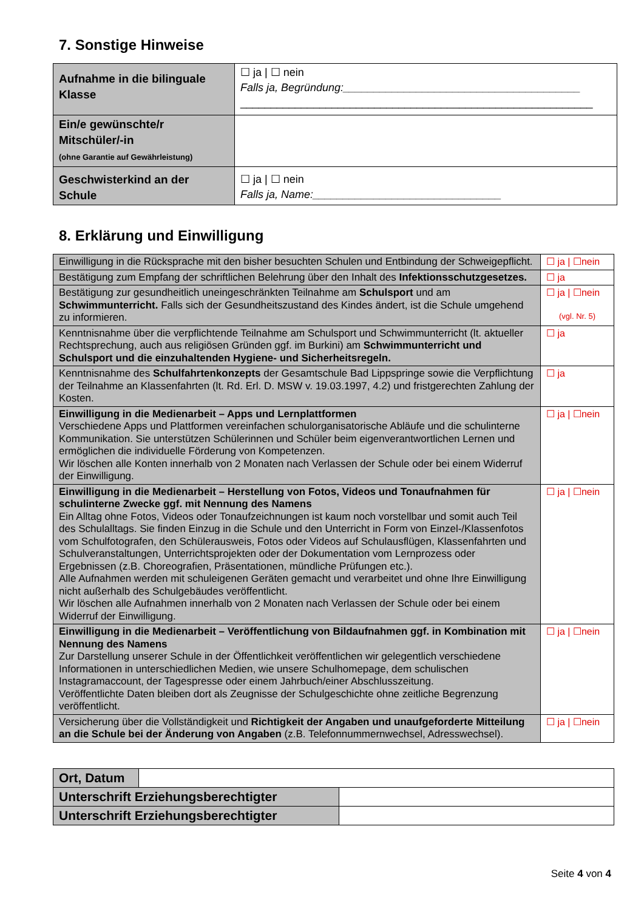7. Sonstige Hinweise
| Aufnahme in die bilinguale Klasse | ☐ ja / ☐ nein Falls ja, Begründung:_______________________________________ __________________________________________________________ |
| Ein/e gewünschte/r Mitschüler/-in (ohne Garantie auf Gewährleistung) | |
| Geschwisterkind an der Schule | ☐ ja / ☐ nein Falls ja, Name:_______________________________ |
8. Erklärung und Einwilligung
| Einwilligung in die Rücksprache mit den bisher besuchten Schulen und Entbindung der Schweigepflicht. | ☐ ja / ☐nein |
| Bestätigung zum Empfang der schriftlichen Belehrung über den Inhalt des Infektionsschutzgesetzes. | ☐ ja |
| Bestätigung zur gesundheitlich uneingeschränkten Teilnahme am Schulsport und am Schwimmunterricht. Falls sich der Gesundheitszustand des Kindes ändert, ist die Schule umgehend zu informieren. | ☐ ja / ☐nein (vgl. Nr. 5) |
| Kenntnisnahme über die verpflichtende Teilnahme am Schulsport und Schwimmunterricht (lt. aktueller Rechtsprechung, auch aus religiösen Gründen ggf. im Burkini) am Schwimmunterricht und Schulsport und die einzuhaltenden Hygiene- und Sicherheitsregeln. | ☐ ja |
| Kenntnisnahme des Schulfahrtenkonzepts der Gesamtschule Bad Lippspringe sowie die Verpflichtung der Teilnahme an Klassenfahrten (lt. Rd. Erl. D. MSW v. 19.03.1997, 4.2) und fristgerechten Zahlung der Kosten. | ☐ ja |
| Einwilligung in die Medienarbeit – Apps und Lernplattformen Verschiedene Apps und Plattformen vereinfachen schulorganisatorische Abläufe und die schulinterne Kommunikation. Sie unterstützen Schülerinnen und Schüler beim eigenverantwortlichen Lernen und ermöglichen die individuelle Förderung von Kompetenzen. Wir löschen alle Konten innerhalb von 2 Monaten nach Verlassen der Schule oder bei einem Widerruf der Einwilligung. | ☐ ja / ☐nein |
| Einwilligung in die Medienarbeit – Herstellung von Fotos, Videos und Tonaufnahmen für schulinterne Zwecke ggf. mit Nennung des Namens Ein Alltag ohne Fotos, Videos oder Tonaufzeichnungen ist kaum noch vorstellbar und somit auch Teil des Schulalltags. Sie finden Einzug in die Schule und den Unterricht in Form von Einzel-/Klassenfotos vom Schulfotografen, den Schülerausweis, Fotos oder Videos auf Schulausflügen, Klassenfahrten und Schulveranstaltungen, Unterrichtsprojekten oder der Dokumentation vom Lernprozess oder Ergebnissen (z.B. Choreografien, Präsentationen, mündliche Prüfungen etc.). Alle Aufnahmen werden mit schuleigenen Geräten gemacht und verarbeitet und ohne Ihre Einwilligung nicht außerhalb des Schulgebäudes veröffentlicht. Wir löschen alle Aufnahmen innerhalb von 2 Monaten nach Verlassen der Schule oder bei einem Widerruf der Einwilligung. | ☐ ja / ☐nein |
| Einwilligung in die Medienarbeit – Veröffentlichung von Bildaufnahmen ggf. in Kombination mit Nennung des Namens Zur Darstellung unserer Schule in der Öffentlichkeit veröffentlichen wir gelegentlich verschiedene Informationen in unterschiedlichen Medien, wie unsere Schulhomepage, dem schulischen Instagramaccount, der Tagespresse oder einem Jahrbuch/einer Abschlusszeitung. Veröffentlichte Daten bleiben dort als Zeugnisse der Schulgeschichte ohne zeitliche Begrenzung veröffentlicht. | ☐ ja / ☐nein |
| Versicherung über die Vollständigkeit und Richtigkeit der Angaben und unaufgeforderte Mitteilung an die Schule bei der Änderung von Angaben (z.B. Telefonnummernwechsel, Adresswechsel). | ☐ ja / ☐nein |
| Ort, Datum | |
| Unterschrift Erziehungsberechtigter | |
| Unterschrift Erziehungsberechtigter | |
Seite 4 von 4